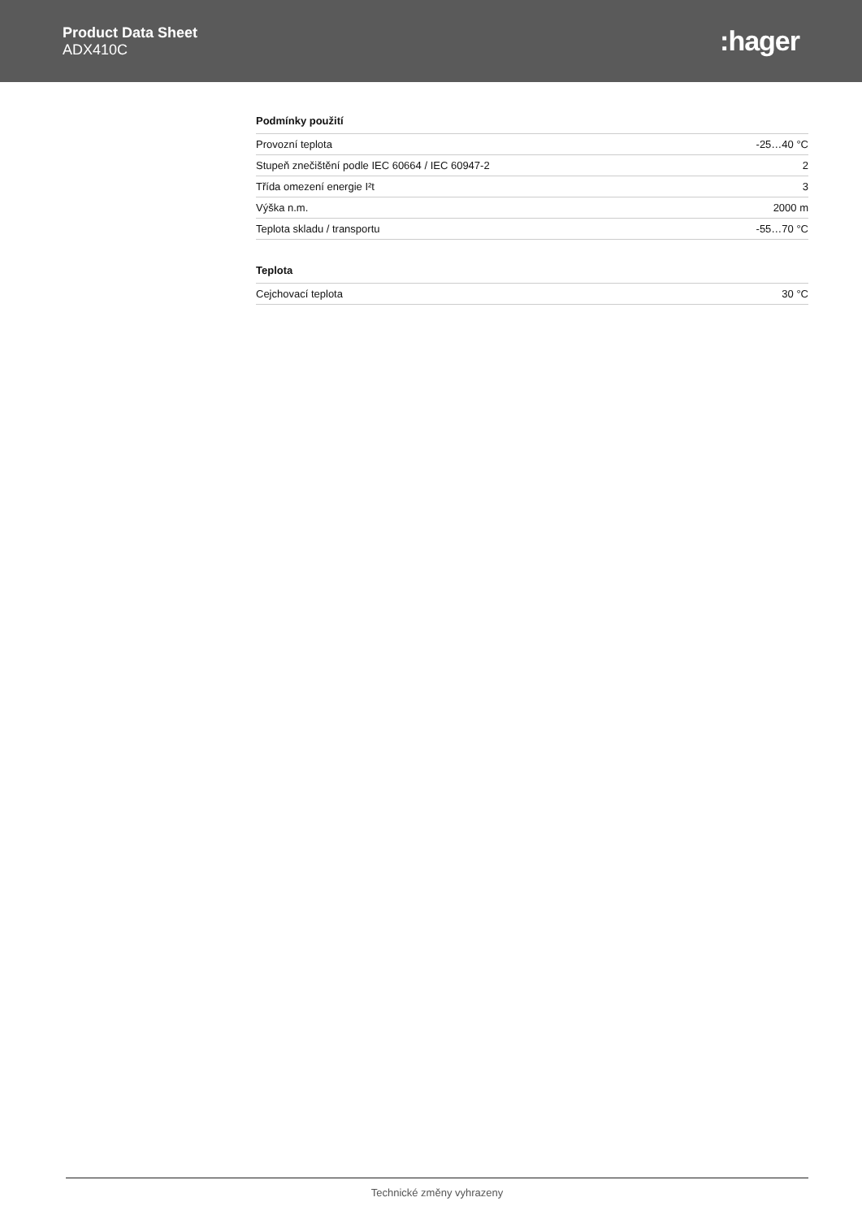Product Data Sheet
ADX410C
:hager
Podmínky použití
| Provozní teplota | -25…40 °C |
| Stupeň znečištění podle IEC 60664 / IEC 60947-2 | 2 |
| Třída omezení energie I²t | 3 |
| Výška n.m. | 2000 m |
| Teplota skladu / transportu | -55…70 °C |
Teplota
| Cejchovací teplota | 30 °C |
Technické změny vyhrazeny